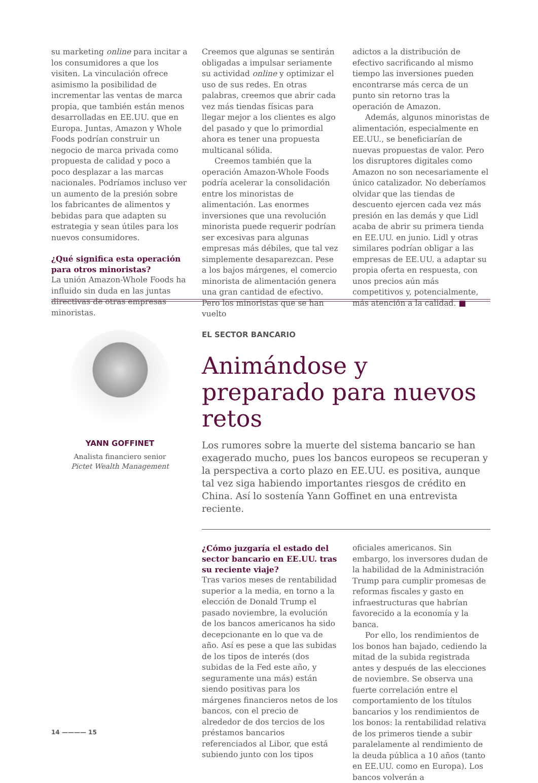su marketing online para incitar a los consumidores a que los visiten. La vinculación ofrece asimismo la posibilidad de incrementar las ventas de marca propia, que también están menos desarrolladas en EE.UU. que en Europa. Juntas, Amazon y Whole Foods podrían construir un negocio de marca privada como propuesta de calidad y poco a poco desplazar a las marcas nacionales. Podríamos incluso ver un aumento de la presión sobre los fabricantes de alimentos y bebidas para que adapten su estrategia y sean útiles para los nuevos consumidores.
¿Qué significa esta operación para otros minoristas?
La unión Amazon-Whole Foods ha influido sin duda en las juntas directivas de otras empresas minoristas.
Creemos que algunas se sentirán obligadas a impulsar seriamente su actividad online y optimizar el uso de sus redes. En otras palabras, creemos que abrir cada vez más tiendas físicas para llegar mejor a los clientes es algo del pasado y que lo primordial ahora es tener una propuesta multicanal sólida.
Creemos también que la operación Amazon-Whole Foods podría acelerar la consolidación entre los minoristas de alimentación. Las enormes inversiones que una revolución minorista puede requerir podrían ser excesivas para algunas empresas más débiles, que tal vez simplemente desaparezcan. Pese a los bajos márgenes, el comercio minorista de alimentación genera una gran cantidad de efectivo. Pero los minoristas que se han vuelto
adictos a la distribución de efectivo sacrificando al mismo tiempo las inversiones pueden encontrarse más cerca de un punto sin retorno tras la operación de Amazon.
Además, algunos minoristas de alimentación, especialmente en EE.UU., se beneficiarían de nuevas propuestas de valor. Pero los disruptores digitales como Amazon no son necesariamente el único catalizador. No deberíamos olvidar que las tiendas de descuento ejercen cada vez más presión en las demás y que Lidl acaba de abrir su primera tienda en EE.UU. en junio. Lidl y otras similares podrían obligar a las empresas de EE.UU. a adaptar su propia oferta en respuesta, con unos precios aún más competitivos y, potencialmente, más atención a la calidad. ■
YANN GOFFINET
Analista financiero senior
Pictet Wealth Management
EL SECTOR BANCARIO
Animándose y preparado para nuevos retos
Los rumores sobre la muerte del sistema bancario se han exagerado mucho, pues los bancos europeos se recuperan y la perspectiva a corto plazo en EE.UU. es positiva, aunque tal vez siga habiendo importantes riesgos de crédito en China. Así lo sostenía Yann Goffinet en una entrevista reciente.
¿Cómo juzgaría el estado del sector bancario en EE.UU. tras su reciente viaje?
Tras varios meses de rentabilidad superior a la media, en torno a la elección de Donald Trump el pasado noviembre, la evolución de los bancos americanos ha sido decepcionante en lo que va de año. Así es pese a que las subidas de los tipos de interés (dos subidas de la Fed este año, y seguramente una más) están siendo positivas para los márgenes financieros netos de los bancos, con el precio de alrededor de dos tercios de los préstamos bancarios referenciados al Libor, que está subiendo junto con los tipos
oficiales americanos. Sin embargo, los inversores dudan de la habilidad de la Administración Trump para cumplir promesas de reformas fiscales y gasto en infraestructuras que habrían favorecido a la economía y la banca.
Por ello, los rendimientos de los bonos han bajado, cediendo la mitad de la subida registrada antes y después de las elecciones de noviembre. Se observa una fuerte correlación entre el comportamiento de los títulos bancarios y los rendimientos de los bonos: la rentabilidad relativa de los primeros tiende a subir paralelamente al rendimiento de la deuda pública a 10 años (tanto en EE.UU. como en Europa). Los bancos volverán a
14 ———— 15